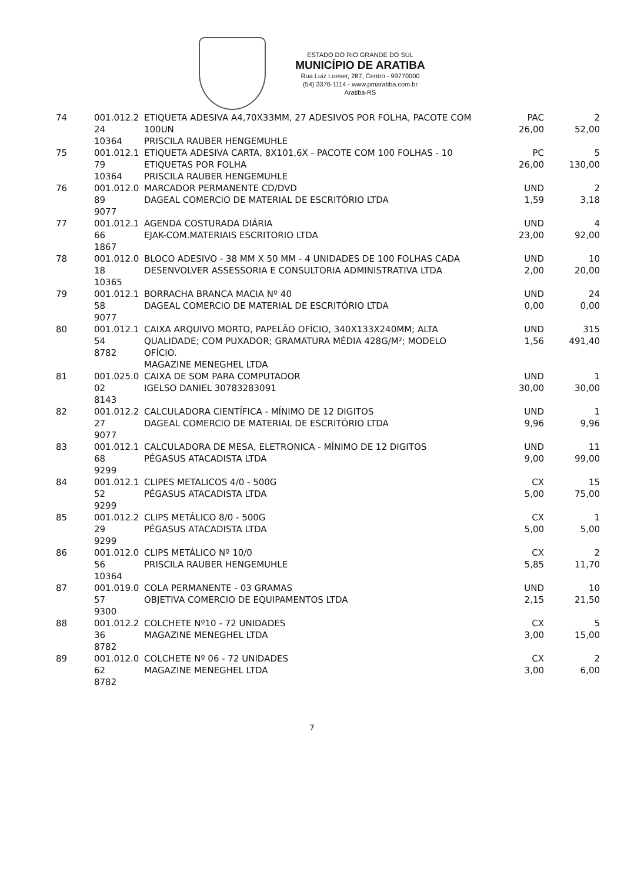ESTADO DO RIO GRANDE DO SUL
MUNICÍPIO DE ARATIBA
Rua Luiz Loeser, 287, Centro - 99770000
(54) 3376-1114 - www.pmaratiba.com.br
Aratiba-RS
| 74 | 001.012.2 24 10364 | ETIQUETA ADESIVA A4,70X33MM, 27 ADESIVOS POR FOLHA, PACOTE COM 100UN PRISCILA RAUBER HENGEMUHLE | PAC 26,00 | 2 52,00 |
| 75 | 001.012.1 79 10364 | ETIQUETA ADESIVA CARTA, 8X101,6X - PACOTE COM 100 FOLHAS - 10 ETIQUETAS POR FOLHA PRISCILA RAUBER HENGEMUHLE | PC 26,00 | 5 130,00 |
| 76 | 001.012.0 89 9077 | MARCADOR PERMANENTE CD/DVD DAGEAL COMERCIO DE MATERIAL DE ESCRITÓRIO LTDA | UND 1,59 | 2 3,18 |
| 77 | 001.012.1 66 1867 | AGENDA COSTURADA DIÁRIA EJAK-COM.MATERIAIS ESCRITORIO LTDA | UND 23,00 | 4 92,00 |
| 78 | 001.012.0 18 10365 | BLOCO ADESIVO - 38 MM X 50 MM - 4 UNIDADES DE 100 FOLHAS CADA DESENVOLVER ASSESSORIA E CONSULTORIA ADMINISTRATIVA LTDA | UND 2,00 | 10 20,00 |
| 79 | 001.012.1 58 9077 | BORRACHA BRANCA MACIA Nº 40 DAGEAL COMERCIO DE MATERIAL DE ESCRITÓRIO LTDA | UND 0,00 | 24 0,00 |
| 80 | 001.012.1 54 8782 | CAIXA ARQUIVO MORTO, PAPELÃO OFÍCIO, 340X133X240MM; ALTA QUALIDADE; COM PUXADOR; GRAMATURA MÉDIA 428G/M²; MODELO OFÍCIO. MAGAZINE MENEGHEL LTDA | UND 1,56 | 315 491,40 |
| 81 | 001.025.0 02 8143 | CAIXA DE SOM PARA COMPUTADOR IGELSO DANIEL 30783283091 | UND 30,00 | 1 30,00 |
| 82 | 001.012.2 27 9077 | CALCULADORA CIENTÍFICA - MÍNIMO DE 12 DIGITOS DAGEAL COMERCIO DE MATERIAL DE ESCRITÓRIO LTDA | UND 9,96 | 1 9,96 |
| 83 | 001.012.1 68 9299 | CALCULADORA DE MESA, ELETRONICA - MÍNIMO DE 12 DIGITOS PÉGASUS ATACADISTA LTDA | UND 9,00 | 11 99,00 |
| 84 | 001.012.1 52 9299 | CLIPES METALICOS 4/0 - 500G PÉGASUS ATACADISTA LTDA | CX 5,00 | 15 75,00 |
| 85 | 001.012.2 29 9299 | CLIPS METÁLICO 8/0 - 500G PÉGASUS ATACADISTA LTDA | CX 5,00 | 1 5,00 |
| 86 | 001.012.0 56 10364 | CLIPS METÁLICO Nº 10/0 PRISCILA RAUBER HENGEMUHLE | CX 5,85 | 2 11,70 |
| 87 | 001.019.0 57 9300 | COLA PERMANENTE - 03 GRAMAS OBJETIVA COMERCIO DE EQUIPAMENTOS LTDA | UND 2,15 | 10 21,50 |
| 88 | 001.012.2 36 8782 | COLCHETE Nº10 - 72 UNIDADES MAGAZINE MENEGHEL LTDA | CX 3,00 | 5 15,00 |
| 89 | 001.012.0 62 8782 | COLCHETE Nº 06 - 72 UNIDADES MAGAZINE MENEGHEL LTDA | CX 3,00 | 2 6,00 |
7